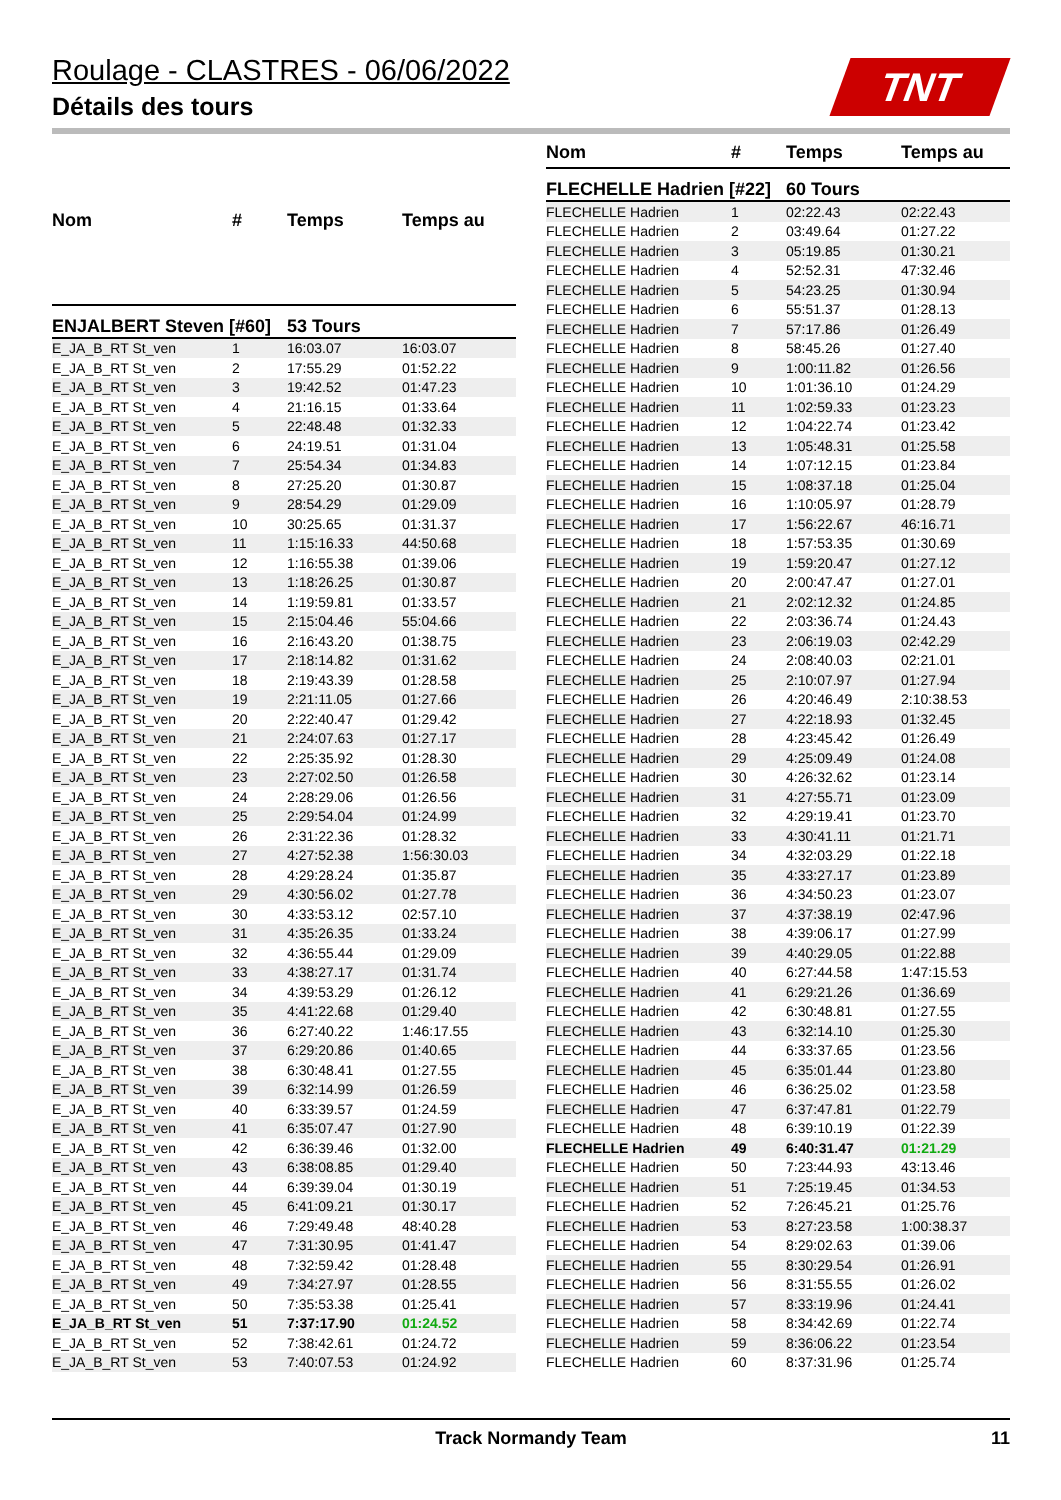Roulage - CLASTRES - 06/06/2022
Détails des tours
TNT
| Nom | # | Temps | Temps au |
| --- | --- | --- | --- |
| ENJALBERT Steven [#60] | | 53 Tours | |
| E_JA_B_RT St_ven | 1 | 16:03.07 | 16:03.07 |
| E_JA_B_RT St_ven | 2 | 17:55.29 | 01:52.22 |
| E_JA_B_RT St_ven | 3 | 19:42.52 | 01:47.23 |
| E_JA_B_RT St_ven | 4 | 21:16.15 | 01:33.64 |
| E_JA_B_RT St_ven | 5 | 22:48.48 | 01:32.33 |
| E_JA_B_RT St_ven | 6 | 24:19.51 | 01:31.04 |
| E_JA_B_RT St_ven | 7 | 25:54.34 | 01:34.83 |
| E_JA_B_RT St_ven | 8 | 27:25.20 | 01:30.87 |
| E_JA_B_RT St_ven | 9 | 28:54.29 | 01:29.09 |
| E_JA_B_RT St_ven | 10 | 30:25.65 | 01:31.37 |
| E_JA_B_RT St_ven | 11 | 1:15:16.33 | 44:50.68 |
| E_JA_B_RT St_ven | 12 | 1:16:55.38 | 01:39.06 |
| E_JA_B_RT St_ven | 13 | 1:18:26.25 | 01:30.87 |
| E_JA_B_RT St_ven | 14 | 1:19:59.81 | 01:33.57 |
| E_JA_B_RT St_ven | 15 | 2:15:04.46 | 55:04.66 |
| E_JA_B_RT St_ven | 16 | 2:16:43.20 | 01:38.75 |
| E_JA_B_RT St_ven | 17 | 2:18:14.82 | 01:31.62 |
| E_JA_B_RT St_ven | 18 | 2:19:43.39 | 01:28.58 |
| E_JA_B_RT St_ven | 19 | 2:21:11.05 | 01:27.66 |
| E_JA_B_RT St_ven | 20 | 2:22:40.47 | 01:29.42 |
| E_JA_B_RT St_ven | 21 | 2:24:07.63 | 01:27.17 |
| E_JA_B_RT St_ven | 22 | 2:25:35.92 | 01:28.30 |
| E_JA_B_RT St_ven | 23 | 2:27:02.50 | 01:26.58 |
| E_JA_B_RT St_ven | 24 | 2:28:29.06 | 01:26.56 |
| E_JA_B_RT St_ven | 25 | 2:29:54.04 | 01:24.99 |
| E_JA_B_RT St_ven | 26 | 2:31:22.36 | 01:28.32 |
| E_JA_B_RT St_ven | 27 | 4:27:52.38 | 1:56:30.03 |
| E_JA_B_RT St_ven | 28 | 4:29:28.24 | 01:35.87 |
| E_JA_B_RT St_ven | 29 | 4:30:56.02 | 01:27.78 |
| E_JA_B_RT St_ven | 30 | 4:33:53.12 | 02:57.10 |
| E_JA_B_RT St_ven | 31 | 4:35:26.35 | 01:33.24 |
| E_JA_B_RT St_ven | 32 | 4:36:55.44 | 01:29.09 |
| E_JA_B_RT St_ven | 33 | 4:38:27.17 | 01:31.74 |
| E_JA_B_RT St_ven | 34 | 4:39:53.29 | 01:26.12 |
| E_JA_B_RT St_ven | 35 | 4:41:22.68 | 01:29.40 |
| E_JA_B_RT St_ven | 36 | 6:27:40.22 | 1:46:17.55 |
| E_JA_B_RT St_ven | 37 | 6:29:20.86 | 01:40.65 |
| E_JA_B_RT St_ven | 38 | 6:30:48.41 | 01:27.55 |
| E_JA_B_RT St_ven | 39 | 6:32:14.99 | 01:26.59 |
| E_JA_B_RT St_ven | 40 | 6:33:39.57 | 01:24.59 |
| E_JA_B_RT St_ven | 41 | 6:35:07.47 | 01:27.90 |
| E_JA_B_RT St_ven | 42 | 6:36:39.46 | 01:32.00 |
| E_JA_B_RT St_ven | 43 | 6:38:08.85 | 01:29.40 |
| E_JA_B_RT St_ven | 44 | 6:39:39.04 | 01:30.19 |
| E_JA_B_RT St_ven | 45 | 6:41:09.21 | 01:30.17 |
| E_JA_B_RT St_ven | 46 | 7:29:49.48 | 48:40.28 |
| E_JA_B_RT St_ven | 47 | 7:31:30.95 | 01:41.47 |
| E_JA_B_RT St_ven | 48 | 7:32:59.42 | 01:28.48 |
| E_JA_B_RT St_ven | 49 | 7:34:27.97 | 01:28.55 |
| E_JA_B_RT St_ven | 50 | 7:35:53.38 | 01:25.41 |
| E_JA_B_RT St_ven | 51 | 7:37:17.90 | 01:24.52 |
| E_JA_B_RT St_ven | 52 | 7:38:42.61 | 01:24.72 |
| E_JA_B_RT St_ven | 53 | 7:40:07.53 | 01:24.92 |
| Nom | # | Temps | Temps au |
| --- | --- | --- | --- |
| FLECHELLE Hadrien [#22] | | 60 Tours | |
| FLECHELLE Hadrien | 1 | 02:22.43 | 02:22.43 |
| FLECHELLE Hadrien | 2 | 03:49.64 | 01:27.22 |
| FLECHELLE Hadrien | 3 | 05:19.85 | 01:30.21 |
| FLECHELLE Hadrien | 4 | 52:52.31 | 47:32.46 |
| FLECHELLE Hadrien | 5 | 54:23.25 | 01:30.94 |
| FLECHELLE Hadrien | 6 | 55:51.37 | 01:28.13 |
| FLECHELLE Hadrien | 7 | 57:17.86 | 01:26.49 |
| FLECHELLE Hadrien | 8 | 58:45.26 | 01:27.40 |
| FLECHELLE Hadrien | 9 | 1:00:11.82 | 01:26.56 |
| FLECHELLE Hadrien | 10 | 1:01:36.10 | 01:24.29 |
| FLECHELLE Hadrien | 11 | 1:02:59.33 | 01:23.23 |
| FLECHELLE Hadrien | 12 | 1:04:22.74 | 01:23.42 |
| FLECHELLE Hadrien | 13 | 1:05:48.31 | 01:25.58 |
| FLECHELLE Hadrien | 14 | 1:07:12.15 | 01:23.84 |
| FLECHELLE Hadrien | 15 | 1:08:37.18 | 01:25.04 |
| FLECHELLE Hadrien | 16 | 1:10:05.97 | 01:28.79 |
| FLECHELLE Hadrien | 17 | 1:56:22.67 | 46:16.71 |
| FLECHELLE Hadrien | 18 | 1:57:53.35 | 01:30.69 |
| FLECHELLE Hadrien | 19 | 1:59:20.47 | 01:27.12 |
| FLECHELLE Hadrien | 20 | 2:00:47.47 | 01:27.01 |
| FLECHELLE Hadrien | 21 | 2:02:12.32 | 01:24.85 |
| FLECHELLE Hadrien | 22 | 2:03:36.74 | 01:24.43 |
| FLECHELLE Hadrien | 23 | 2:06:19.03 | 02:42.29 |
| FLECHELLE Hadrien | 24 | 2:08:40.03 | 02:21.01 |
| FLECHELLE Hadrien | 25 | 2:10:07.97 | 01:27.94 |
| FLECHELLE Hadrien | 26 | 4:20:46.49 | 2:10:38.53 |
| FLECHELLE Hadrien | 27 | 4:22:18.93 | 01:32.45 |
| FLECHELLE Hadrien | 28 | 4:23:45.42 | 01:26.49 |
| FLECHELLE Hadrien | 29 | 4:25:09.49 | 01:24.08 |
| FLECHELLE Hadrien | 30 | 4:26:32.62 | 01:23.14 |
| FLECHELLE Hadrien | 31 | 4:27:55.71 | 01:23.09 |
| FLECHELLE Hadrien | 32 | 4:29:19.41 | 01:23.70 |
| FLECHELLE Hadrien | 33 | 4:30:41.11 | 01:21.71 |
| FLECHELLE Hadrien | 34 | 4:32:03.29 | 01:22.18 |
| FLECHELLE Hadrien | 35 | 4:33:27.17 | 01:23.89 |
| FLECHELLE Hadrien | 36 | 4:34:50.23 | 01:23.07 |
| FLECHELLE Hadrien | 37 | 4:37:38.19 | 02:47.96 |
| FLECHELLE Hadrien | 38 | 4:39:06.17 | 01:27.99 |
| FLECHELLE Hadrien | 39 | 4:40:29.05 | 01:22.88 |
| FLECHELLE Hadrien | 40 | 6:27:44.58 | 1:47:15.53 |
| FLECHELLE Hadrien | 41 | 6:29:21.26 | 01:36.69 |
| FLECHELLE Hadrien | 42 | 6:30:48.81 | 01:27.55 |
| FLECHELLE Hadrien | 43 | 6:32:14.10 | 01:25.30 |
| FLECHELLE Hadrien | 44 | 6:33:37.65 | 01:23.56 |
| FLECHELLE Hadrien | 45 | 6:35:01.44 | 01:23.80 |
| FLECHELLE Hadrien | 46 | 6:36:25.02 | 01:23.58 |
| FLECHELLE Hadrien | 47 | 6:37:47.81 | 01:22.79 |
| FLECHELLE Hadrien | 48 | 6:39:10.19 | 01:22.39 |
| FLECHELLE Hadrien | 49 | 6:40:31.47 | 01:21.29 |
| FLECHELLE Hadrien | 50 | 7:23:44.93 | 43:13.46 |
| FLECHELLE Hadrien | 51 | 7:25:19.45 | 01:34.53 |
| FLECHELLE Hadrien | 52 | 7:26:45.21 | 01:25.76 |
| FLECHELLE Hadrien | 53 | 8:27:23.58 | 1:00:38.37 |
| FLECHELLE Hadrien | 54 | 8:29:02.63 | 01:39.06 |
| FLECHELLE Hadrien | 55 | 8:30:29.54 | 01:26.91 |
| FLECHELLE Hadrien | 56 | 8:31:55.55 | 01:26.02 |
| FLECHELLE Hadrien | 57 | 8:33:19.96 | 01:24.41 |
| FLECHELLE Hadrien | 58 | 8:34:42.69 | 01:22.74 |
| FLECHELLE Hadrien | 59 | 8:36:06.22 | 01:23.54 |
| FLECHELLE Hadrien | 60 | 8:37:31.96 | 01:25.74 |
Track Normandy Team 11